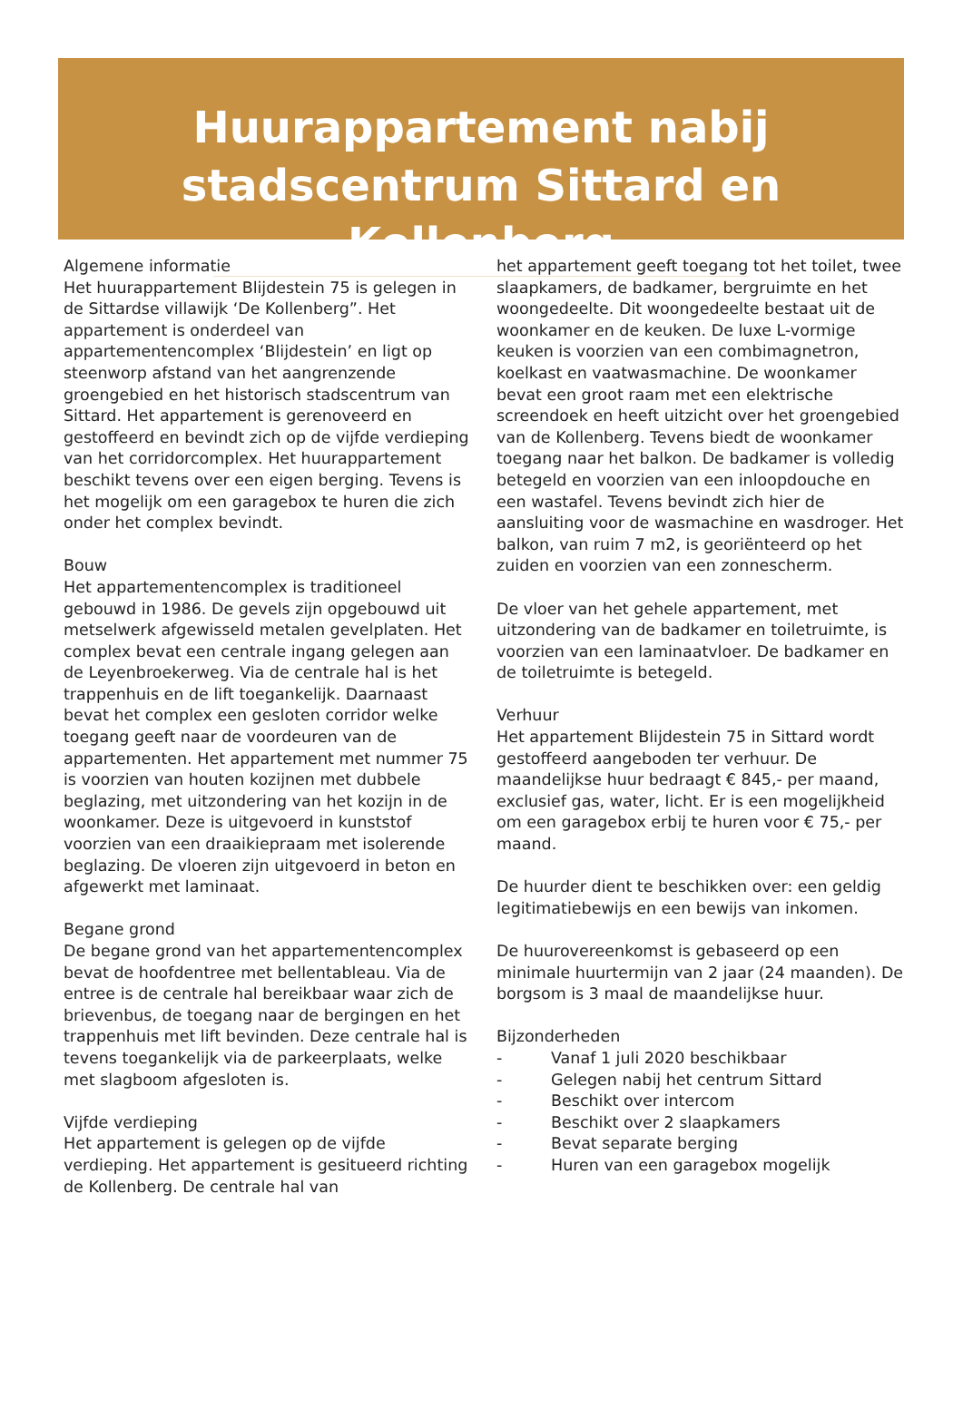Huurappartement nabij
stadscentrum Sittard en Kollenberg
Algemene informatie
Het huurappartement Blijdestein 75 is gelegen in de Sittardse villawijk ‘De Kollenberg”. Het appartement is onderdeel van appartementencomplex ‘Blijdestein’ en ligt op steenworp afstand van het aangrenzende groengebied en het historisch stadscentrum van Sittard. Het appartement is gerenoveerd en gestoffeerd en bevindt zich op de vijfde verdieping van het corridorcomplex. Het huurappartement beschikt tevens over een eigen berging. Tevens is het mogelijk om een garagebox te huren die zich onder het complex bevindt.
Bouw
Het appartementencomplex is traditioneel gebouwd in 1986. De gevels zijn opgebouwd uit metselwerk afgewisseld metalen gevelplaten. Het complex bevat een centrale ingang gelegen aan de Leyenbroekerweg. Via de centrale hal is het trappenhuis en de lift toegankelijk. Daarnaast bevat het complex een gesloten corridor welke toegang geeft naar de voordeuren van de appartementen. Het appartement met nummer 75 is voorzien van houten kozijnen met dubbele beglazing, met uitzondering van het kozijn in de woonkamer. Deze is uitgevoerd in kunststof voorzien van een draaikiepraam met isolerende beglazing. De vloeren zijn uitgevoerd in beton en afgewerkt met laminaat.
Begane grond
De begane grond van het appartementencomplex bevat de hoofdentree met bellentableau. Via de entree is de centrale hal bereikbaar waar zich de brievenbus, de toegang naar de bergingen en het trappenhuis met lift bevinden. Deze centrale hal is tevens toegankelijk via de parkeerplaats, welke met slagboom afgesloten is.
Vijfde verdieping
Het appartement is gelegen op de vijfde verdieping. Het appartement is gesitueerd richting de Kollenberg. De centrale hal van
het appartement geeft toegang tot het toilet, twee slaapkamers, de badkamer, bergruimte en het woongedeelte. Dit woongedeelte bestaat uit de woonkamer en de keuken. De luxe L-vormige keuken is voorzien van een combimagnetron, koelkast en vaatwasmachine. De woonkamer bevat een groot raam met een elektrische screendoek en heeft uitzicht over het groengebied van de Kollenberg. Tevens biedt de woonkamer toegang naar het balkon. De badkamer is volledig betegeld en voorzien van een inloopdouche en een wastafel. Tevens bevindt zich hier de aansluiting voor de wasmachine en wasdroger. Het balkon, van ruim 7 m2, is georiënteerd op het zuiden en voorzien van een zonnescherm.
De vloer van het gehele appartement, met uitzondering van de badkamer en toiletruimte, is voorzien van een laminaatvloer. De badkamer en de toiletruimte is betegeld.
Verhuur
Het appartement Blijdestein 75 in Sittard wordt gestoffeerd aangeboden ter verhuur. De maandelijkse huur bedraagt € 845,- per maand, exclusief gas, water, licht. Er is een mogelijkheid om een garagebox erbij te huren voor € 75,- per maand.
De huurder dient te beschikken over: een geldig legitimatiebewijs en een bewijs van inkomen.
De huurovereenkomst is gebaseerd op een minimale huurtermijn van 2 jaar (24 maanden). De borgsom is 3 maal de maandelijkse huur.
Bijzonderheden
- Vanaf 1 juli 2020 beschikbaar
- Gelegen nabij het centrum Sittard
- Beschikt over intercom
- Beschikt over 2 slaapkamers
- Bevat separate berging
- Huren van een garagebox mogelijk